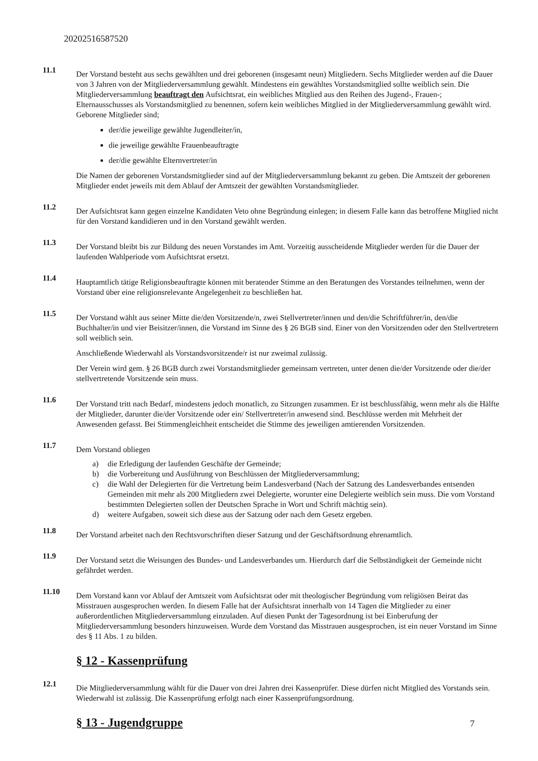20202516587520
11.1
Der Vorstand besteht aus sechs gewählten und drei geborenen (insgesamt neun) Mitgliedern. Sechs Mitglieder werden auf die Dauer von 3 Jahren von der Mitgliederversammlung gewählt. Mindestens ein gewähltes Vorstandsmitglied sollte weiblich sein. Die Mitgliederversammlung beauftragt den Aufsichtsrat, ein weibliches Mitglied aus den Reihen des Jugend-, Frauen-; Elternausschusses als Vorstandsmitglied zu benennen, sofern kein weibliches Mitglied in der Mitgliederversammlung gewählt wird. Geborene Mitglieder sind;
der/die jeweilige gewählte Jugendleiter/in,
die jeweilige gewählte Frauenbeauftragte
der/die gewählte Elternvertreter/in
Die Namen der geborenen Vorstandsmitglieder sind auf der Mitgliederversammlung bekannt zu geben. Die Amtszeit der geborenen Mitglieder endet jeweils mit dem Ablauf der Amtszeit der gewählten Vorstandsmitglieder.
11.2
Der Aufsichtsrat kann gegen einzelne Kandidaten Veto ohne Begründung einlegen; in diesem Falle kann das betroffene Mitglied nicht für den Vorstand kandidieren und in den Vorstand gewählt werden.
11.3
Der Vorstand bleibt bis zur Bildung des neuen Vorstandes im Amt. Vorzeitig ausscheidende Mitglieder werden für die Dauer der laufenden Wahlperiode vom Aufsichtsrat ersetzt.
11.4
Hauptamtlich tätige Religionsbeauftragte können mit beratender Stimme an den Beratungen des Vorstandes teilnehmen, wenn der Vorstand über eine religionsrelevante Angelegenheit zu beschließen hat.
11.5
Der Vorstand wählt aus seiner Mitte die/den Vorsitzende/n, zwei Stellvertreter/innen und den/die Schriftführer/in, den/die Buchhalter/in und vier Beisitzer/innen, die Vorstand im Sinne des § 26 BGB sind. Einer von den Vorsitzenden oder den Stellvertretern soll weiblich sein.
Anschließende Wiederwahl als Vorstandsvorsitzende/r ist nur zweimal zulässig.
Der Verein wird gem. § 26 BGB durch zwei Vorstandsmitglieder gemeinsam vertreten, unter denen die/der Vorsitzende oder die/der stellvertretende Vorsitzende sein muss.
11.6
Der Vorstand tritt nach Bedarf, mindestens jedoch monatlich, zu Sitzungen zusammen. Er ist beschlussfähig, wenn mehr als die Hälfte der Mitglieder, darunter die/der Vorsitzende oder ein/ Stellvertreter/in anwesend sind. Beschlüsse werden mit Mehrheit der Anwesenden gefasst. Bei Stimmengleichheit entscheidet die Stimme des jeweiligen amtierenden Vorsitzenden.
11.7
Dem Vorstand obliegen
a) die Erledigung der laufenden Geschäfte der Gemeinde;
b) die Vorbereitung und Ausführung von Beschlüssen der Mitgliederversammlung;
c) die Wahl der Delegierten für die Vertretung beim Landesverband (Nach der Satzung des Landesverbandes entsenden Gemeinden mit mehr als 200 Mitgliedern zwei Delegierte, worunter eine Delegierte weiblich sein muss. Die vom Vorstand bestimmten Delegierten sollen der Deutschen Sprache in Wort und Schrift mächtig sein).
d) weitere Aufgaben, soweit sich diese aus der Satzung oder nach dem Gesetz ergeben.
11.8
Der Vorstand arbeitet nach den Rechtsvorschriften dieser Satzung und der Geschäftsordnung ehrenamtlich.
11.9
Der Vorstand setzt die Weisungen des Bundes- und Landesverbandes um. Hierdurch darf die Selbständigkeit der Gemeinde nicht gefährdet werden.
11.10
Dem Vorstand kann vor Ablauf der Amtszeit vom Aufsichtsrat oder mit theologischer Begründung vom religiösen Beirat das Misstrauen ausgesprochen werden. In diesem Falle hat der Aufsichtsrat innerhalb von 14 Tagen die Mitglieder zu einer außerordentlichen Mitgliederversammlung einzuladen. Auf diesen Punkt der Tagesordnung ist bei Einberufung der Mitgliederversammlung besonders hinzuweisen. Wurde dem Vorstand das Misstrauen ausgesprochen, ist ein neuer Vorstand im Sinne des § 11 Abs. 1 zu bilden.
§ 12 - Kassenprüfung
12.1
Die Mitgliederversammlung wählt für die Dauer von drei Jahren drei Kassenprüfer. Diese dürfen nicht Mitglied des Vorstands sein. Wiederwahl ist zulässig. Die Kassenprüfung erfolgt nach einer Kassenprüfungsordnung.
§ 13 - Jugendgruppe
7